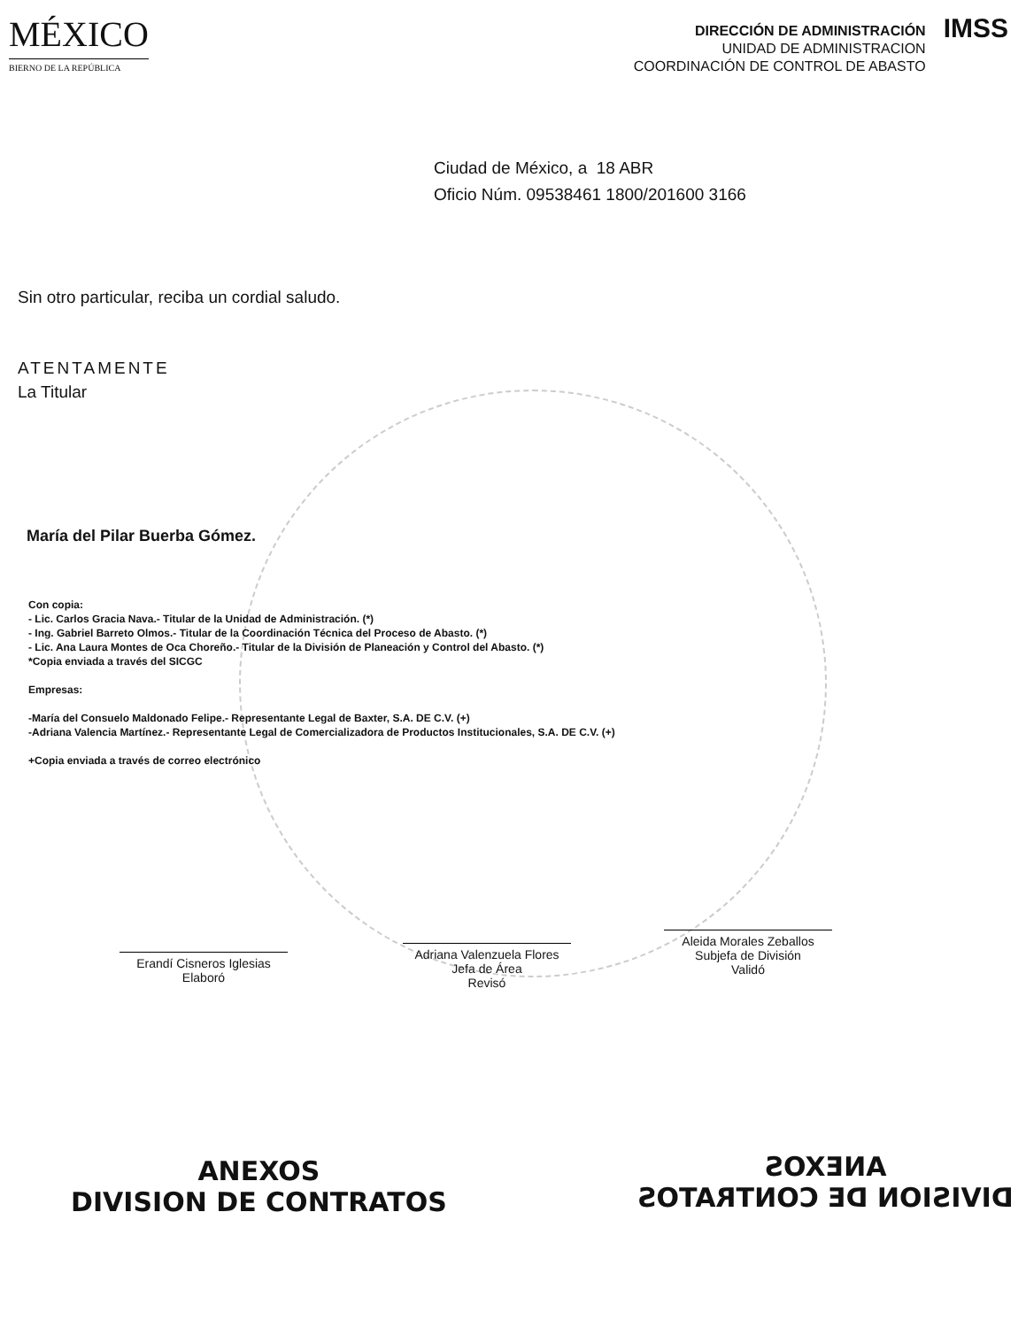MÉXICO
BIERNO DE LA REPÚBLICA
DIRECCIÓN DE ADMINISTRACIÓN
UNIDAD DE ADMINISTRACION
COORDINACIÓN DE CONTROL DE ABASTO
IMSS
Ciudad de México, a 18 ABR
Oficio Núm. 09538461 1800/201600 3166
Sin otro particular, reciba un cordial saludo.
ATENTAMENTE
La Titular
María del Pilar Buerba Gómez.
Con copia:
- Lic. Carlos Gracia Nava.- Titular de la Unidad de Administración. (*)
- Ing. Gabriel Barreto Olmos.- Titular de la Coordinación Técnica del Proceso de Abasto. (*)
- Lic. Ana Laura Montes de Oca Choreño.- Titular de la División de Planeación y Control del Abasto. (*)
*Copia enviada a través del SICGC
Empresas:
-María del Consuelo Maldonado Felipe.- Representante Legal de Baxter, S.A. DE C.V. (+)
-Adriana Valencia Martínez.- Representante Legal de Comercializadora de Productos Institucionales, S.A. DE C.V. (+)
+Copia enviada a través de correo electrónico
Erandí Cisneros Iglesias
Elaboró
Adriana Valenzuela Flores
Jefa de Área
Revisó
Aleida Morales Zeballos
Subjefa de División
Validó
ANEXOS
DIVISION DE CONTRATOS
ANEXOS
DIVISION DE CONTRATOS